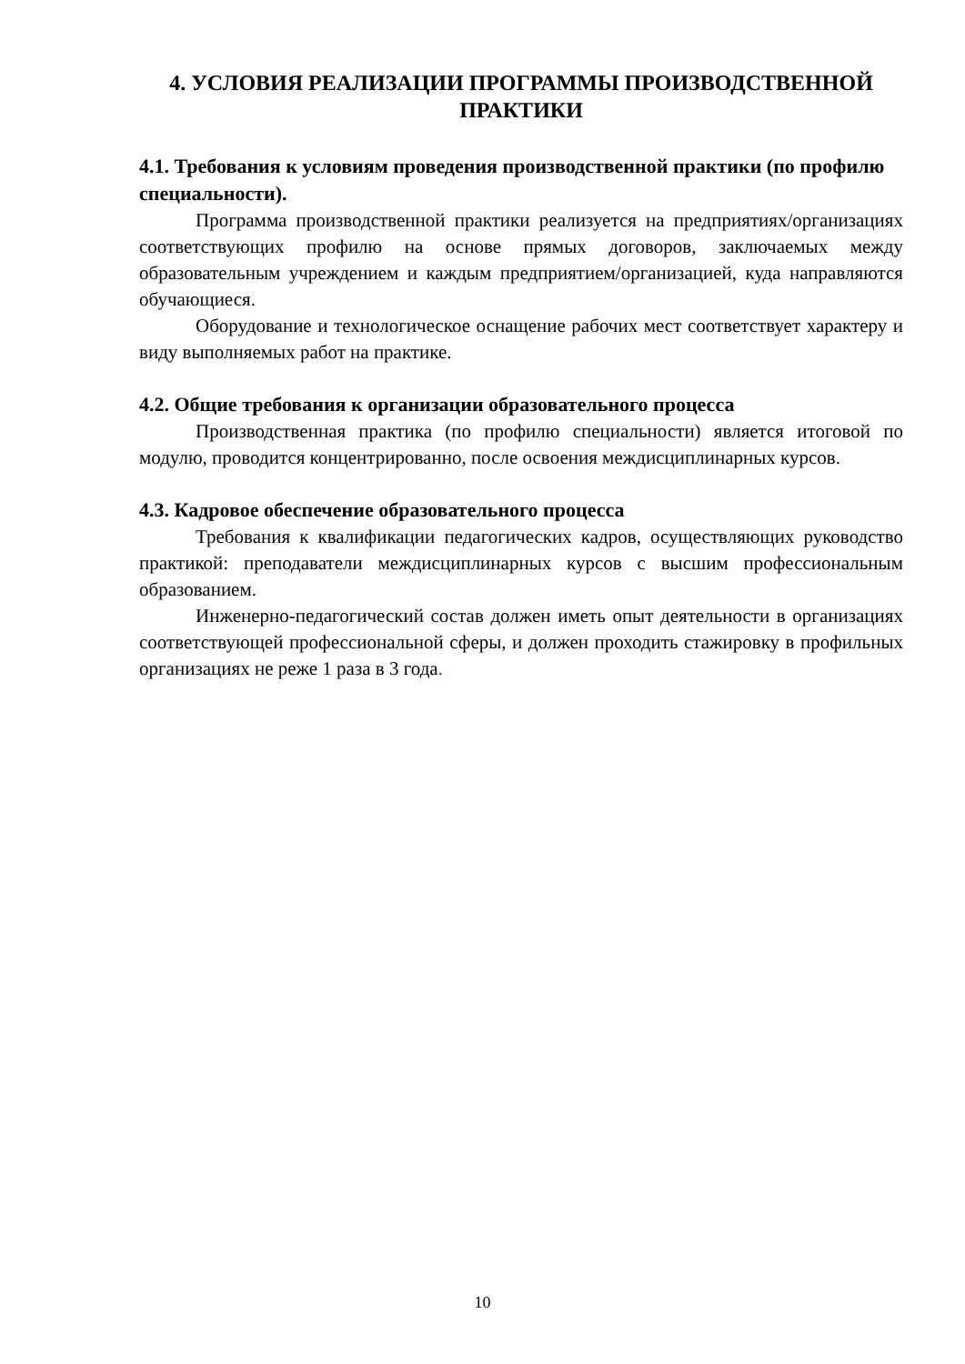4. УСЛОВИЯ РЕАЛИЗАЦИИ ПРОГРАММЫ ПРОИЗВОДСТВЕННОЙ ПРАКТИКИ
4.1. Требования к условиям проведения производственной практики (по профилю специальности).
Программа производственной практики реализуется на предприятиях/организациях соответствующих профилю на основе прямых договоров, заключаемых между образовательным учреждением и каждым предприятием/организацией, куда направляются обучающиеся.
Оборудование и технологическое оснащение рабочих мест соответствует характеру и виду выполняемых работ на практике.
4.2. Общие требования к организации образовательного процесса
Производственная практика (по профилю специальности) является итоговой по модулю, проводится концентрированно, после освоения междисциплинарных курсов.
4.3. Кадровое обеспечение образовательного процесса
Требования к квалификации педагогических кадров, осуществляющих руководство практикой: преподаватели междисциплинарных курсов с высшим профессиональным образованием.
Инженерно-педагогический состав должен иметь опыт деятельности в организациях соответствующей профессиональной сферы, и должен проходить стажировку в профильных организациях не реже 1 раза в 3 года.
10